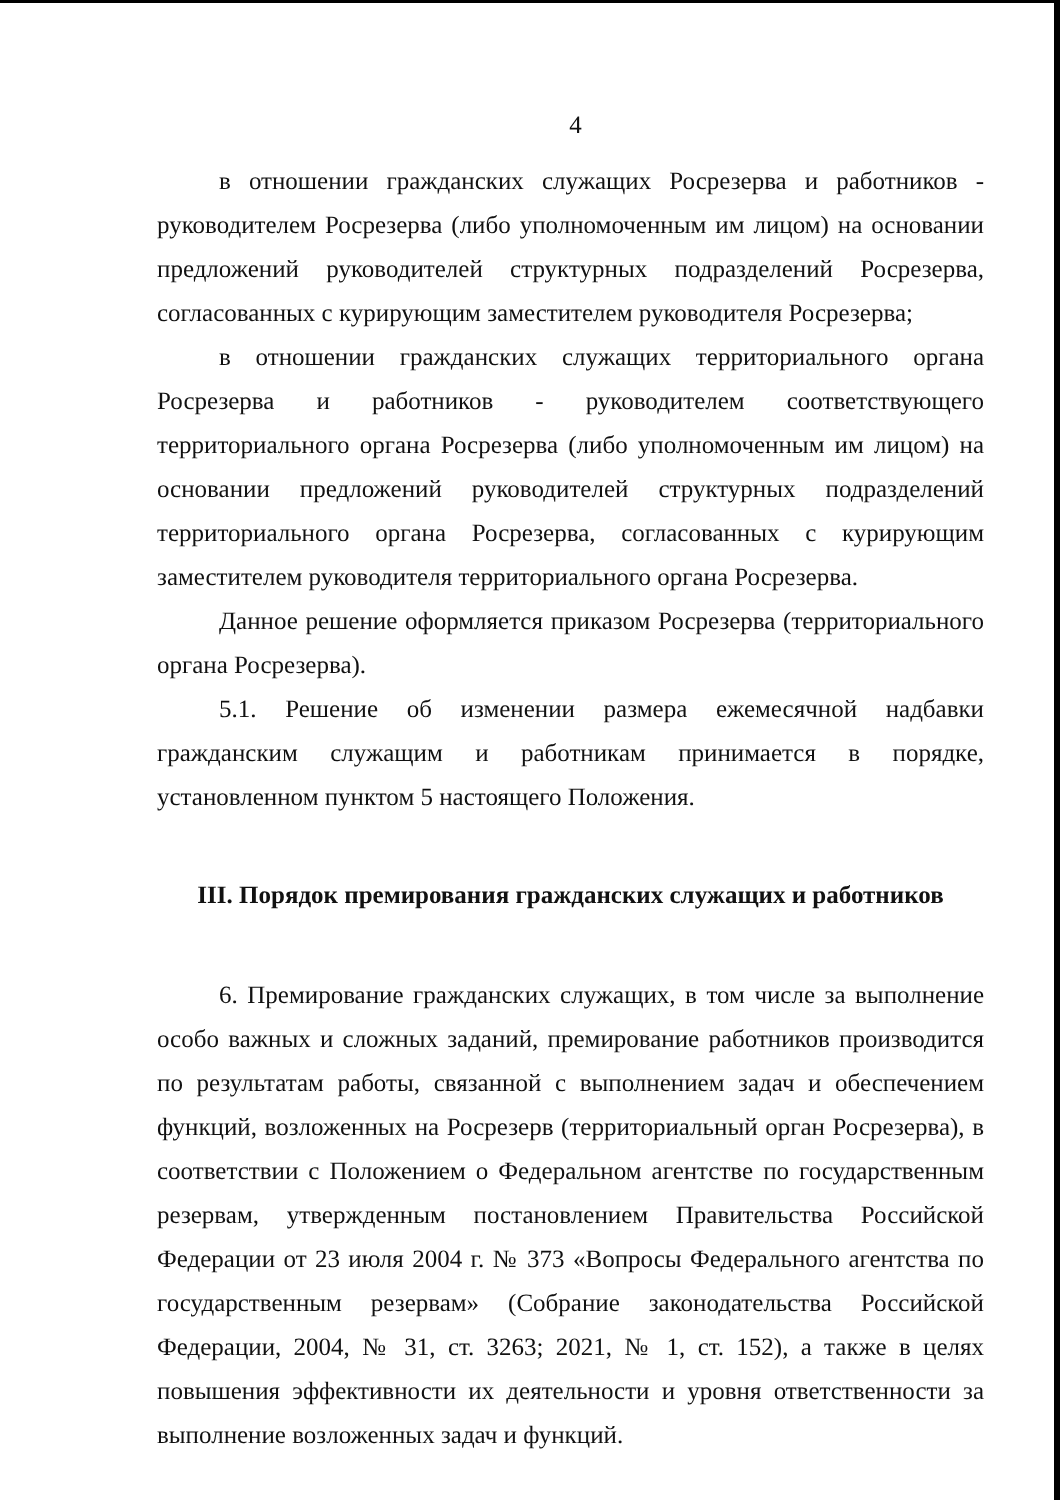4
в отношении гражданских служащих Росрезерва и работников - руководителем Росрезерва (либо уполномоченным им лицом) на основании предложений руководителей структурных подразделений Росрезерва, согласованных с курирующим заместителем руководителя Росрезерва;
в отношении гражданских служащих территориального органа Росрезерва и работников - руководителем соответствующего территориального органа Росрезерва (либо уполномоченным им лицом) на основании предложений руководителей структурных подразделений территориального органа Росрезерва, согласованных с курирующим заместителем руководителя территориального органа Росрезерва.
Данное решение оформляется приказом Росрезерва (территориального органа Росрезерва).
5.1. Решение об изменении размера ежемесячной надбавки гражданским служащим и работникам принимается в порядке, установленном пунктом 5 настоящего Положения.
III. Порядок премирования гражданских служащих и работников
6. Премирование гражданских служащих, в том числе за выполнение особо важных и сложных заданий, премирование работников производится по результатам работы, связанной с выполнением задач и обеспечением функций, возложенных на Росрезерв (территориальный орган Росрезерва), в соответствии с Положением о Федеральном агентстве по государственным резервам, утвержденным постановлением Правительства Российской Федерации от 23 июля 2004 г. № 373 «Вопросы Федерального агентства по государственным резервам» (Собрание законодательства Российской Федерации, 2004, № 31, ст. 3263; 2021, № 1, ст. 152), а также в целях повышения эффективности их деятельности и уровня ответственности за выполнение возложенных задач и функций.